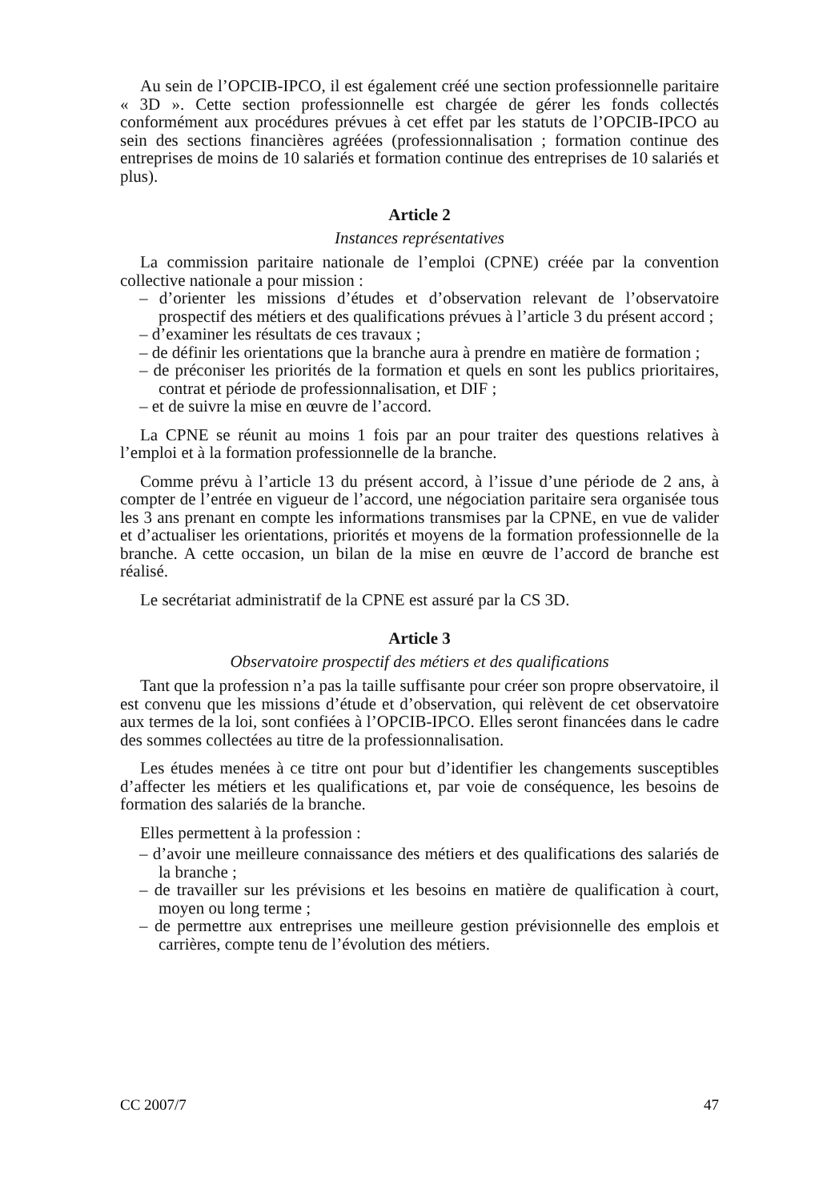Au sein de l’OPCIB-IPCO, il est également créé une section professionnelle paritaire « 3D ». Cette section professionnelle est chargée de gérer les fonds collectés conformément aux procédures prévues à cet effet par les statuts de l’OPCIB-IPCO au sein des sections financières agréées (professionnalisation ; formation continue des entreprises de moins de 10 salariés et formation continue des entreprises de 10 salariés et plus).
Article 2
Instances représentatives
La commission paritaire nationale de l’emploi (CPNE) créée par la convention collective nationale a pour mission :
– d’orienter les missions d’études et d’observation relevant de l’observatoire prospectif des métiers et des qualifications prévues à l’article 3 du présent accord ;
– d’examiner les résultats de ces travaux ;
– de définir les orientations que la branche aura à prendre en matière de formation ;
– de préconiser les priorités de la formation et quels en sont les publics prioritaires, contrat et période de professionnalisation, et DIF ;
– et de suivre la mise en œuvre de l’accord.
La CPNE se réunit au moins 1 fois par an pour traiter des questions relatives à l’emploi et à la formation professionnelle de la branche.
Comme prévu à l’article 13 du présent accord, à l’issue d’une période de 2 ans, à compter de l’entrée en vigueur de l’accord, une négociation paritaire sera organisée tous les 3 ans prenant en compte les informations transmises par la CPNE, en vue de valider et d’actualiser les orientations, priorités et moyens de la formation professionnelle de la branche. A cette occasion, un bilan de la mise en œuvre de l’accord de branche est réalisé.
Le secrétariat administratif de la CPNE est assuré par la CS 3D.
Article 3
Observatoire prospectif des métiers et des qualifications
Tant que la profession n’a pas la taille suffisante pour créer son propre observatoire, il est convenu que les missions d’étude et d’observation, qui relèvent de cet observatoire aux termes de la loi, sont confiées à l’OPCIB-IPCO. Elles seront financées dans le cadre des sommes collectées au titre de la professionnalisation.
Les études menées à ce titre ont pour but d’identifier les changements susceptibles d’affecter les métiers et les qualifications et, par voie de conséquence, les besoins de formation des salariés de la branche.
Elles permettent à la profession :
– d’avoir une meilleure connaissance des métiers et des qualifications des salariés de la branche ;
– de travailler sur les prévisions et les besoins en matière de qualification à court, moyen ou long terme ;
– de permettre aux entreprises une meilleure gestion prévisionnelle des emplois et carrières, compte tenu de l’évolution des métiers.
CC 2007/7 47